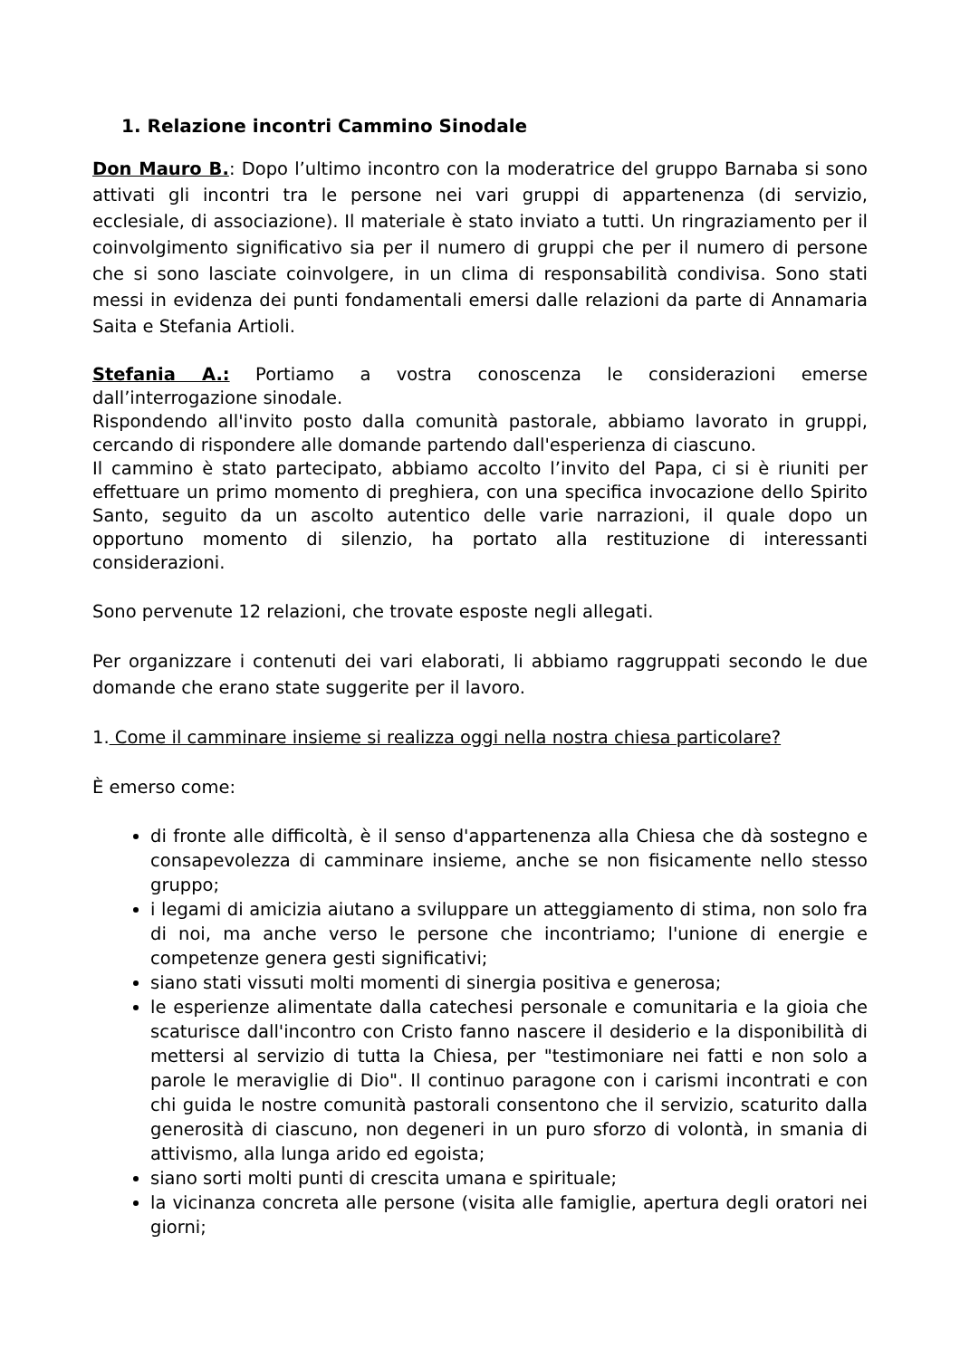1. Relazione incontri Cammino Sinodale
Don Mauro B.: Dopo l’ultimo incontro con la moderatrice del gruppo Barnaba si sono attivati gli incontri tra le persone nei vari gruppi di appartenenza (di servizio, ecclesiale, di associazione). Il materiale è stato inviato a tutti. Un ringraziamento per il coinvolgimento significativo sia per il numero di gruppi che per il numero di persone che si sono lasciate coinvolgere, in un clima di responsabilità condivisa. Sono stati messi in evidenza dei punti fondamentali emersi dalle relazioni da parte di Annamaria Saita e Stefania Artioli.
Stefania A.: Portiamo a vostra conoscenza le considerazioni emerse dall’interrogazione sinodale.
Rispondendo all'invito posto dalla comunità pastorale, abbiamo lavorato in gruppi, cercando di rispondere alle domande partendo dall'esperienza di ciascuno.
Il cammino è stato partecipato, abbiamo accolto l’invito del Papa, ci si è riuniti per effettuare un primo momento di preghiera, con una specifica invocazione dello Spirito Santo, seguito da un ascolto autentico delle varie narrazioni, il quale dopo un opportuno momento di silenzio, ha portato alla restituzione di interessanti considerazioni.
Sono pervenute 12 relazioni, che trovate esposte negli allegati.
Per organizzare i contenuti dei vari elaborati, li abbiamo raggruppati secondo le due domande che erano state suggerite per il lavoro.
1. Come il camminare insieme si realizza oggi nella nostra chiesa particolare?
È emerso come:
di fronte alle difficoltà, è il senso d'appartenenza alla Chiesa che dà sostegno e consapevolezza di camminare insieme, anche se non fisicamente nello stesso gruppo;
i legami di amicizia aiutano a sviluppare un atteggiamento di stima, non solo fra di noi, ma anche verso le persone che incontriamo; l'unione di energie e competenze genera gesti significativi;
siano stati vissuti molti momenti di sinergia positiva e generosa;
le esperienze alimentate dalla catechesi personale e comunitaria e la gioia che scaturisce dall'incontro con Cristo fanno nascere il desiderio e la disponibilità di mettersi al servizio di tutta la Chiesa, per "testimoniare nei fatti e non solo a parole le meraviglie di Dio". Il continuo paragone con i carismi incontrati e con chi guida le nostre comunità pastorali consentono che il servizio, scaturito dalla generosità di ciascuno, non degeneri in un puro sforzo di volontà, in smania di attivismo, alla lunga arido ed egoista;
siano sorti molti punti di crescita umana e spirituale;
la vicinanza concreta alle persone (visita alle famiglie, apertura degli oratori nei giorni;